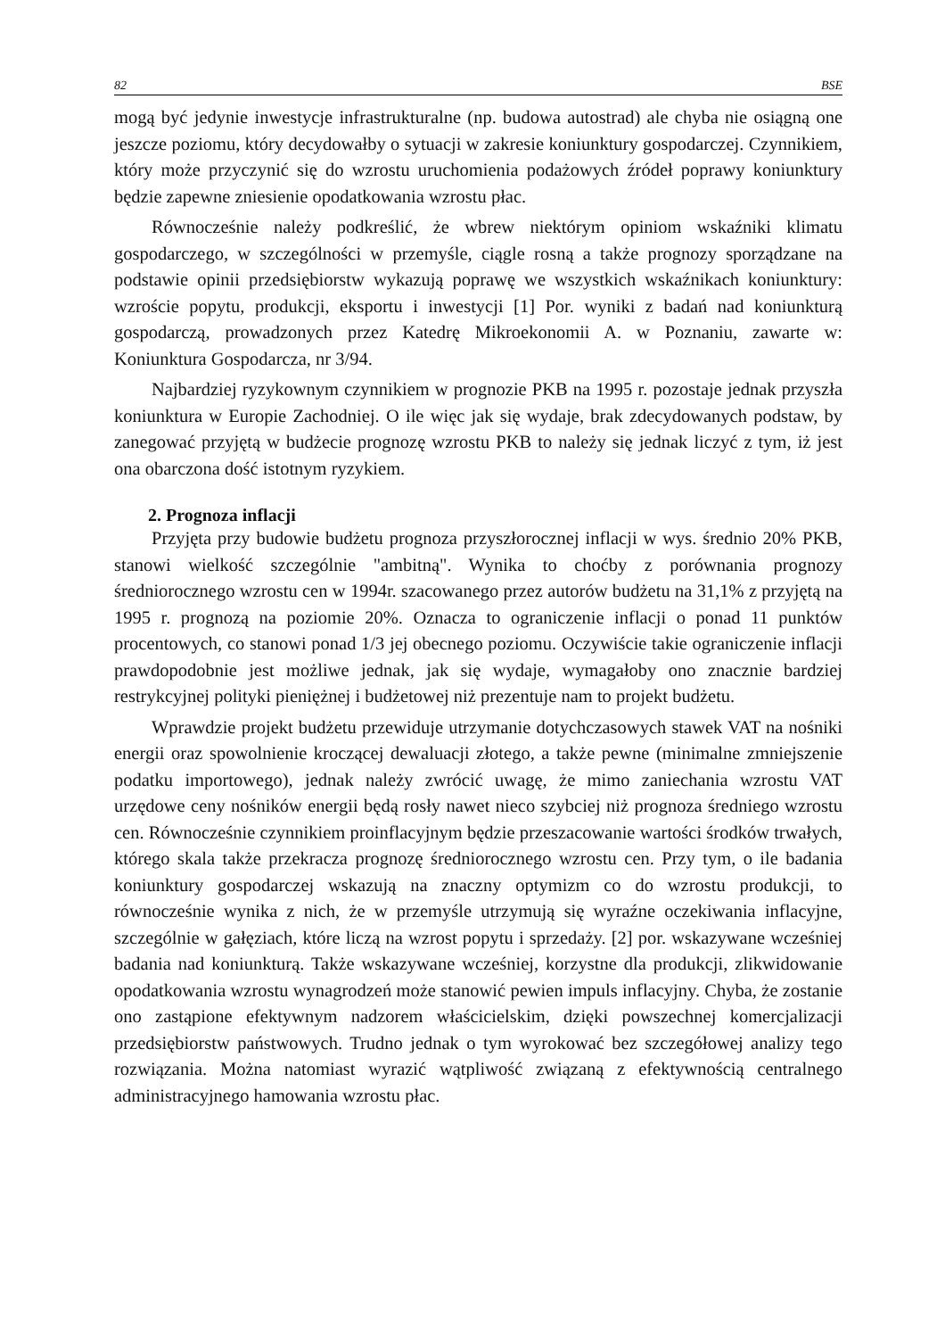82 BSE
mogą być jedynie inwestycje infrastrukturalne (np. budowa autostrad) ale chyba nie osiągną one jeszcze poziomu, który decydowałby o sytuacji w zakresie koniunktury gospodarczej. Czynnikiem, który może przyczynić się do wzrostu uruchomienia podażowych źródeł poprawy koniunktury będzie zapewne zniesienie opodatkowania wzrostu płac.
Równocześnie należy podkreślić, że wbrew niektórym opiniom wskaźniki klimatu gospodarczego, w szczególności w przemyśle, ciągle rosną a także prognozy sporządzane na podstawie opinii przedsiębiorstw wykazują poprawę we wszystkich wskaźnikach koniunktury: wzroście popytu, produkcji, eksportu i inwestycji [1] Por. wyniki z badań nad koniunkturą gospodarczą, prowadzonych przez Katedrę Mikroekonomii A. w Poznaniu, zawarte w: Koniunktura Gospodarcza, nr 3/94.
Najbardziej ryzykownym czynnikiem w prognozie PKB na 1995 r. pozostaje jednak przyszła koniunktura w Europie Zachodniej. O ile więc jak się wydaje, brak zdecydowanych podstaw, by zanegować przyjętą w budżecie prognozę wzrostu PKB to należy się jednak liczyć z tym, iż jest ona obarczona dość istotnym ryzykiem.
2. Prognoza inflacji
Przyjęta przy budowie budżetu prognoza przyszłorocznej inflacji w wys. średnio 20% PKB, stanowi wielkość szczególnie "ambitną". Wynika to choćby z porównania prognozy średniorocznego wzrostu cen w 1994r. szacowanego przez autorów budżetu na 31,1% z przyjętą na 1995 r. prognozą na poziomie 20%. Oznacza to ograniczenie inflacji o ponad 11 punktów procentowych, co stanowi ponad 1/3 jej obecnego poziomu. Oczywiście takie ograniczenie inflacji prawdopodobnie jest możliwe jednak, jak się wydaje, wymagałoby ono znacznie bardziej restrykcyjnej polityki pieniężnej i budżetowej niż prezentuje nam to projekt budżetu.
Wprawdzie projekt budżetu przewiduje utrzymanie dotychczasowych stawek VAT na nośniki energii oraz spowolnienie kroczącej dewaluacji złotego, a także pewne (minimalne zmniejszenie podatku importowego), jednak należy zwrócić uwagę, że mimo zaniechania wzrostu VAT urzędowe ceny nośników energii będą rosły nawet nieco szybciej niż prognoza średniego wzrostu cen. Równocześnie czynnikiem proinflacyjnym będzie przeszacowanie wartości środków trwałych, którego skala także przekracza prognozę średniorocznego wzrostu cen. Przy tym, o ile badania koniunktury gospodarczej wskazują na znaczny optymizm co do wzrostu produkcji, to równocześnie wynika z nich, że w przemyśle utrzymują się wyraźne oczekiwania inflacyjne, szczególnie w gałęziach, które liczą na wzrost popytu i sprzedaży. [2] por. wskazywane wcześniej badania nad koniunkturą. Także wskazywane wcześniej, korzystne dla produkcji, zlikwidowanie opodatkowania wzrostu wynagrodzeń może stanowić pewien impuls inflacyjny. Chyba, że zostanie ono zastąpione efektywnym nadzorem właścicielskim, dzięki powszechnej komercjalizacji przedsiębiorstw państwowych. Trudno jednak o tym wyrokować bez szczegółowej analizy tego rozwiązania. Można natomiast wyrazić wątpliwość związaną z efektywnością centralnego administracyjnego hamowania wzrostu płac.